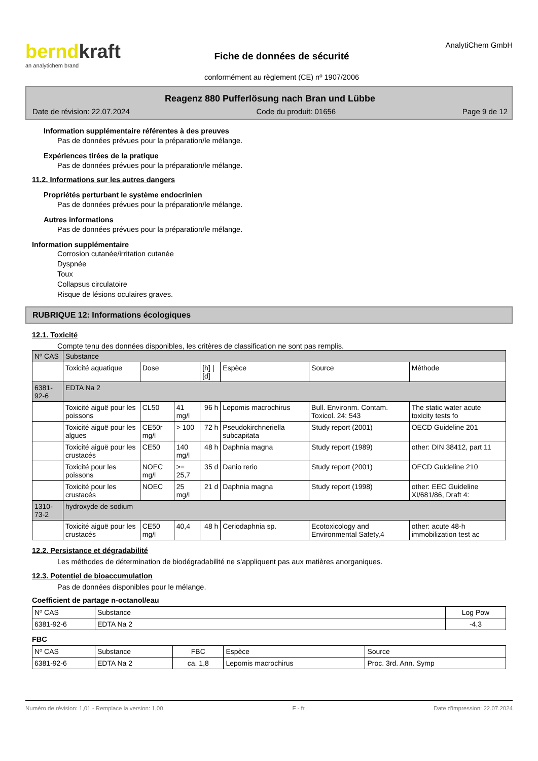berndkraft
an analytichem brand
Fiche de données de sécurité
conformément au règlement (CE) nº 1907/2006
AnalytiChem GmbH
Reagenz 880 Pufferlösung nach Bran und Lübbe
Date de révision: 22.07.2024 Code du produit: 01656 Page 9 de 12
Information supplémentaire référentes à des preuves
Pas de données prévues pour la préparation/le mélange.
Expériences tirées de la pratique
Pas de données prévues pour la préparation/le mélange.
11.2. Informations sur les autres dangers
Propriétés perturbant le système endocrinien
Pas de données prévues pour la préparation/le mélange.
Autres informations
Pas de données prévues pour la préparation/le mélange.
Information supplémentaire
Corrosion cutanée/irritation cutanée
Dyspnée
Toux
Collapsus circulatoire
Risque de lésions oculaires graves.
RUBRIQUE 12: Informations écologiques
12.1. Toxicité
Compte tenu des données disponibles, les critères de classification ne sont pas remplis.
| Nº CAS | Substance | | | | | | |
| | Toxicité aquatique | Dose | | [h] / [d] | Espèce | Source | Méthode |
| 6381-92-6 | EDTA Na 2 | | | | | | |
| | Toxicité aiguë pour les poissons | CL50 | 41 mg/l | 96 h | Lepomis macrochirus | Bull. Environm. Contam. Toxicol. 24: 543 | The static water acute toxicity tests fo |
| | Toxicité aiguë pour les algues | CE50r mg/l | > 100 | 72 h | Pseudokirchneriella subcapitata | Study report (2001) | OECD Guideline 201 |
| | Toxicité aiguë pour les crustacés | CE50 | 140 mg/l | 48 h | Daphnia magna | Study report (1989) | other: DIN 38412, part 11 |
| | Toxicité pour les poissons | NOEC mg/l | >= 25,7 | 35 d | Danio rerio | Study report (2001) | OECD Guideline 210 |
| | Toxicité pour les crustacés | NOEC | 25 mg/l | 21 d | Daphnia magna | Study report (1998) | other: EEC Guideline XI/681/86, Draft 4: |
| 1310-73-2 | hydroxyde de sodium | | | | | | |
| | Toxicité aiguë pour les crustacés | CE50 mg/l | 40,4 | 48 h | Ceriodaphnia sp. | Ecotoxicology and Environmental Safety,4 | other: acute 48-h immobilization test ac |
12.2. Persistance et dégradabilité
Les méthodes de détermination de biodégradabilité ne s'appliquent pas aux matières anorganiques.
12.3. Potentiel de bioaccumulation
Pas de données disponibles pour le mélange.
Coefficient de partage n-octanol/eau
| Nº CAS | Substance | Log Pow |
| 6381-92-6 | EDTA Na 2 | -4,3 |
FBC
| Nº CAS | Substance | FBC | Espèce | Source |
| 6381-92-6 | EDTA Na 2 | ca. 1,8 | Lepomis macrochirus | Proc. 3rd. Ann. Symp |
Numéro de révision: 1,01 - Remplace la version: 1,00 F - fr Date d'impression: 22.07.2024